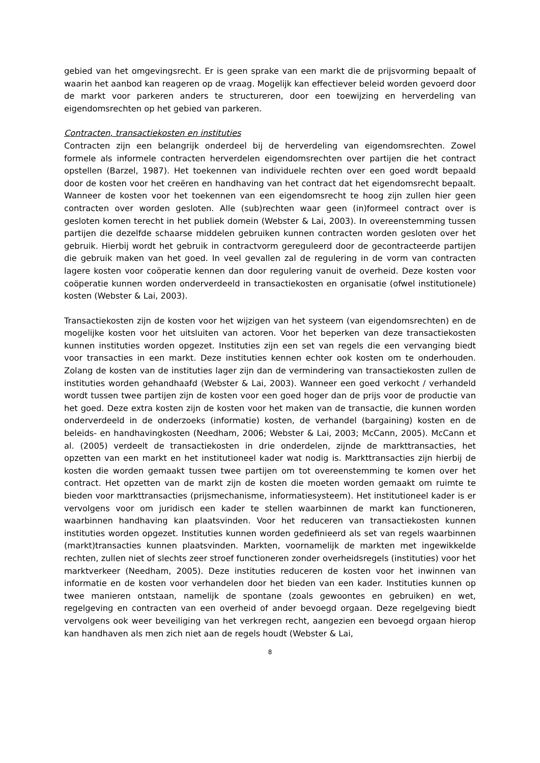gebied van het omgevingsrecht. Er is geen sprake van een markt die de prijsvorming bepaalt of waarin het aanbod kan reageren op de vraag. Mogelijk kan effectiever beleid worden gevoerd door de markt voor parkeren anders te structureren, door een toewijzing en herverdeling van eigendomsrechten op het gebied van parkeren.
Contracten, transactiekosten en instituties
Contracten zijn een belangrijk onderdeel bij de herverdeling van eigendomsrechten. Zowel formele als informele contracten herverdelen eigendomsrechten over partijen die het contract opstellen (Barzel, 1987). Het toekennen van individuele rechten over een goed wordt bepaald door de kosten voor het creëren en handhaving van het contract dat het eigendomsrecht bepaalt. Wanneer de kosten voor het toekennen van een eigendomsrecht te hoog zijn zullen hier geen contracten over worden gesloten. Alle (sub)rechten waar geen (in)formeel contract over is gesloten komen terecht in het publiek domein (Webster & Lai, 2003). In overeenstemming tussen partijen die dezelfde schaarse middelen gebruiken kunnen contracten worden gesloten over het gebruik. Hierbij wordt het gebruik in contractvorm gereguleerd door de gecontracteerde partijen die gebruik maken van het goed. In veel gevallen zal de regulering in de vorm van contracten lagere kosten voor coöperatie kennen dan door regulering vanuit de overheid. Deze kosten voor coöperatie kunnen worden onderverdeeld in transactiekosten en organisatie (ofwel institutionele) kosten (Webster & Lai, 2003).
Transactiekosten zijn de kosten voor het wijzigen van het systeem (van eigendomsrechten) en de mogelijke kosten voor het uitsluiten van actoren. Voor het beperken van deze transactiekosten kunnen instituties worden opgezet. Instituties zijn een set van regels die een vervanging biedt voor transacties in een markt. Deze instituties kennen echter ook kosten om te onderhouden. Zolang de kosten van de instituties lager zijn dan de vermindering van transactiekosten zullen de instituties worden gehandhaafd (Webster & Lai, 2003). Wanneer een goed verkocht / verhandeld wordt tussen twee partijen zijn de kosten voor een goed hoger dan de prijs voor de productie van het goed. Deze extra kosten zijn de kosten voor het maken van de transactie, die kunnen worden onderverdeeld in de onderzoeks (informatie) kosten, de verhandel (bargaining) kosten en de beleids- en handhavingkosten (Needham, 2006; Webster & Lai, 2003; McCann, 2005). McCann et al. (2005) verdeelt de transactiekosten in drie onderdelen, zijnde de markttransacties, het opzetten van een markt en het institutioneel kader wat nodig is. Markttransacties zijn hierbij de kosten die worden gemaakt tussen twee partijen om tot overeenstemming te komen over het contract. Het opzetten van de markt zijn de kosten die moeten worden gemaakt om ruimte te bieden voor markttransacties (prijsmechanisme, informatiesysteem). Het institutioneel kader is er vervolgens voor om juridisch een kader te stellen waarbinnen de markt kan functioneren, waarbinnen handhaving kan plaatsvinden. Voor het reduceren van transactiekosten kunnen instituties worden opgezet. Instituties kunnen worden gedefinieerd als set van regels waarbinnen (markt)transacties kunnen plaatsvinden. Markten, voornamelijk de markten met ingewikkelde rechten, zullen niet of slechts zeer stroef functioneren zonder overheidsregels (instituties) voor het marktverkeer (Needham, 2005). Deze instituties reduceren de kosten voor het inwinnen van informatie en de kosten voor verhandelen door het bieden van een kader. Instituties kunnen op twee manieren ontstaan, namelijk de spontane (zoals gewoontes en gebruiken) en wet, regelgeving en contracten van een overheid of ander bevoegd orgaan. Deze regelgeving biedt vervolgens ook weer beveiliging van het verkregen recht, aangezien een bevoegd orgaan hierop kan handhaven als men zich niet aan de regels houdt (Webster & Lai,
8